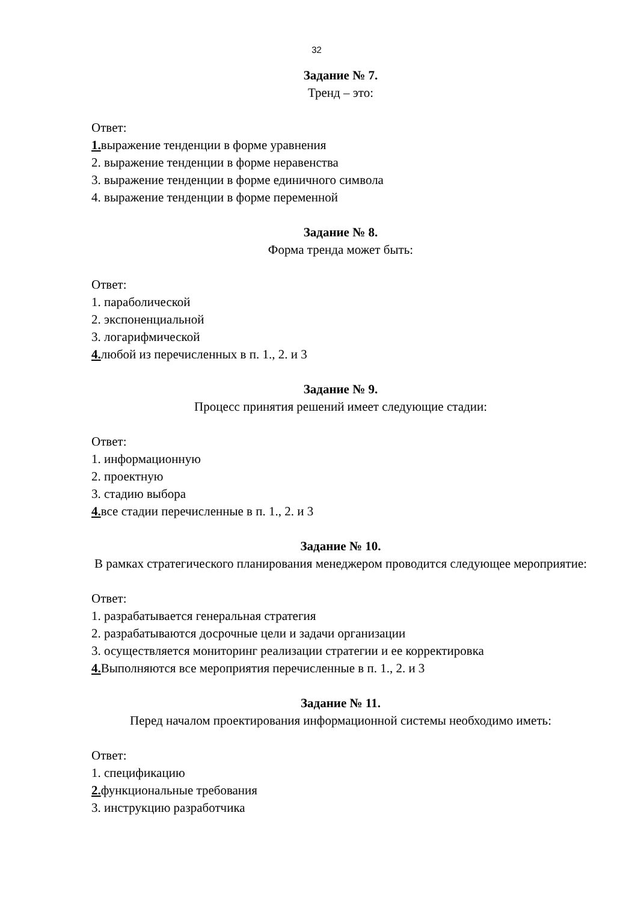32
Задание № 7.
Тренд – это:
Ответ:
1. выражение тенденции в форме уравнения
2. выражение тенденции в форме неравенства
3. выражение тенденции в форме единичного символа
4. выражение тенденции в форме переменной
Задание № 8.
Форма тренда может быть:
Ответ:
1. параболической
2. экспоненциальной
3. логарифмической
4. любой из перечисленных в п. 1., 2. и 3
Задание № 9.
Процесс принятия решений имеет следующие стадии:
Ответ:
1. информационную
2. проектную
3. стадию выбора
4. все стадии перечисленные в п. 1., 2. и 3
Задание № 10.
В рамках стратегического планирования менеджером проводится следующее мероприятие:
Ответ:
1. разрабатывается генеральная стратегия
2. разрабатываются досрочные цели и задачи организации
3. осуществляется мониторинг реализации стратегии и ее корректировка
4. Выполняются все мероприятия перечисленные в п. 1., 2. и 3
Задание № 11.
Перед началом проектирования информационной системы необходимо иметь:
Ответ:
1. спецификацию
2. функциональные требования
3. инструкцию разработчика